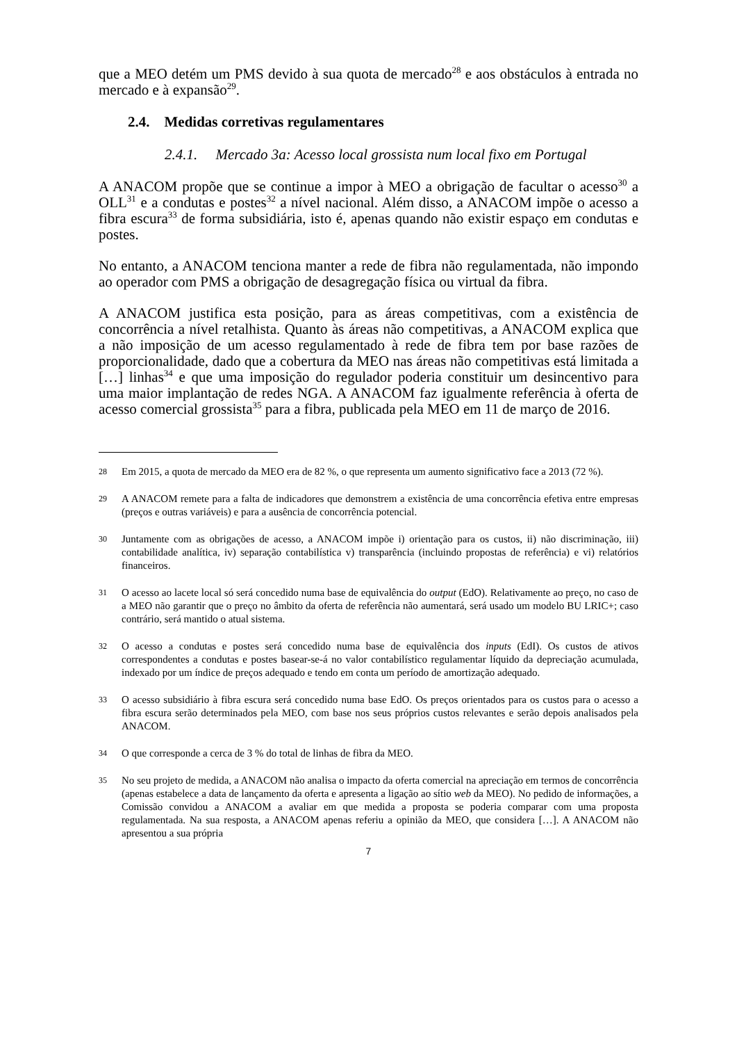que a MEO detém um PMS devido à sua quota de mercado<sup>28</sup> e aos obstáculos à entrada no mercado e à expansão<sup>29</sup>.
2.4. Medidas corretivas regulamentares
2.4.1. Mercado 3a: Acesso local grossista num local fixo em Portugal
A ANACOM propõe que se continue a impor à MEO a obrigação de facultar o acesso<sup>30</sup> a OLL<sup>31</sup> e a condutas e postes<sup>32</sup> a nível nacional. Além disso, a ANACOM impõe o acesso a fibra escura<sup>33</sup> de forma subsidiária, isto é, apenas quando não existir espaço em condutas e postes.
No entanto, a ANACOM tenciona manter a rede de fibra não regulamentada, não impondo ao operador com PMS a obrigação de desagregação física ou virtual da fibra.
A ANACOM justifica esta posição, para as áreas competitivas, com a existência de concorrência a nível retalhista. Quanto às áreas não competitivas, a ANACOM explica que a não imposição de um acesso regulamentado à rede de fibra tem por base razões de proporcionalidade, dado que a cobertura da MEO nas áreas não competitivas está limitada a […] linhas<sup>34</sup> e que uma imposição do regulador poderia constituir um desincentivo para uma maior implantação de redes NGA. A ANACOM faz igualmente referência à oferta de acesso comercial grossista<sup>35</sup> para a fibra, publicada pela MEO em 11 de março de 2016.
28 Em 2015, a quota de mercado da MEO era de 82 %, o que representa um aumento significativo face a 2013 (72 %).
29 A ANACOM remete para a falta de indicadores que demonstrem a existência de uma concorrência efetiva entre empresas (preços e outras variáveis) e para a ausência de concorrência potencial.
30 Juntamente com as obrigações de acesso, a ANACOM impõe i) orientação para os custos, ii) não discriminação, iii) contabilidade analítica, iv) separação contabilística v) transparência (incluindo propostas de referência) e vi) relatórios financeiros.
31 O acesso ao lacete local só será concedido numa base de equivalência do output (EdO). Relativamente ao preço, no caso de a MEO não garantir que o preço no âmbito da oferta de referência não aumentará, será usado um modelo BU LRIC+; caso contrário, será mantido o atual sistema.
32 O acesso a condutas e postes será concedido numa base de equivalência dos inputs (EdI). Os custos de ativos correspondentes a condutas e postes basear-se-á no valor contabilístico regulamentar líquido da depreciação acumulada, indexado por um índice de preços adequado e tendo em conta um período de amortização adequado.
33 O acesso subsidiário à fibra escura será concedido numa base EdO. Os preços orientados para os custos para o acesso a fibra escura serão determinados pela MEO, com base nos seus próprios custos relevantes e serão depois analisados pela ANACOM.
34 O que corresponde a cerca de 3 % do total de linhas de fibra da MEO.
35 No seu projeto de medida, a ANACOM não analisa o impacto da oferta comercial na apreciação em termos de concorrência (apenas estabelece a data de lançamento da oferta e apresenta a ligação ao sítio web da MEO). No pedido de informações, a Comissão convidou a ANACOM a avaliar em que medida a proposta se poderia comparar com uma proposta regulamentada. Na sua resposta, a ANACOM apenas referiu a opinião da MEO, que considera […]. A ANACOM não apresentou a sua própria
7